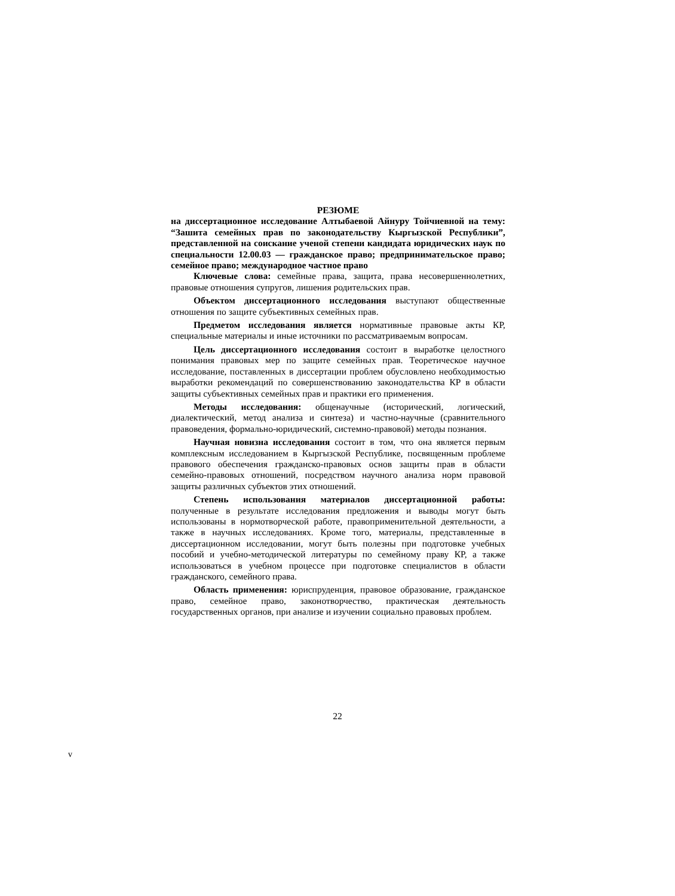РЕЗЮМЕ
на диссертационное исследование Алтыбаевой Айнуру Тойчиевной на тему: “Зашита семейных прав по законодательству Кыргызской Республики”, представленной на соискание ученой степени кандидата юридических наук по специальности 12.00.03 — гражданское право; предпринимательское право; семейное право; международное частное право
Ключевые слова: семейные права, защита, права несовершеннолетних, правовые отношения супругов, лишения родительских прав.
Объектом диссертационного исследования выступают общественные отношения по защите субъективных семейных прав.
Предметом исследования является нормативные правовые акты КР, специальные материалы и иные источники по рассматриваемым вопросам.
Цель диссертационного исследования состоит в выработке целостного понимания правовых мер по защите семейных прав. Теоретическое научное исследование, поставленных в диссертации проблем обусловлено необходимостью выработки рекомендаций по совершенствованию законодательства КР в области защиты субъективных семейных прав и практики его применения.
Методы исследования: общенаучные (исторический, логический, диалектический, метод анализа и синтеза) и частно-научные (сравнительного правоведения, формально-юридический, системно-правовой) методы познания.
Научная новизна исследования состоит в том, что она является первым комплексным исследованием в Кыргызской Республике, посвященным проблеме правового обеспечения гражданско-правовых основ защиты прав в области семейно-правовых отношений, посредством научного анализа норм правовой защиты различных субъектов этих отношений.
Степень использования материалов диссертационной работы: полученные в результате исследования предложения и выводы могут быть использованы в нормотворческой работе, правоприменительной деятельности, а также в научных исследованиях. Кроме того, материалы, представленные в диссертационном исследовании, могут быть полезны при подготовке учебных пособий и учебно-методической литературы по семейному праву КР, а также использоваться в учебном процессе при подготовке специалистов в области гражданского, семейного права.
Область применения: юриспруденция, правовое образование, гражданское право, семейное право, законотворчество, практическая деятельность государственных органов, при анализе и изучении социально правовых проблем.
22
v